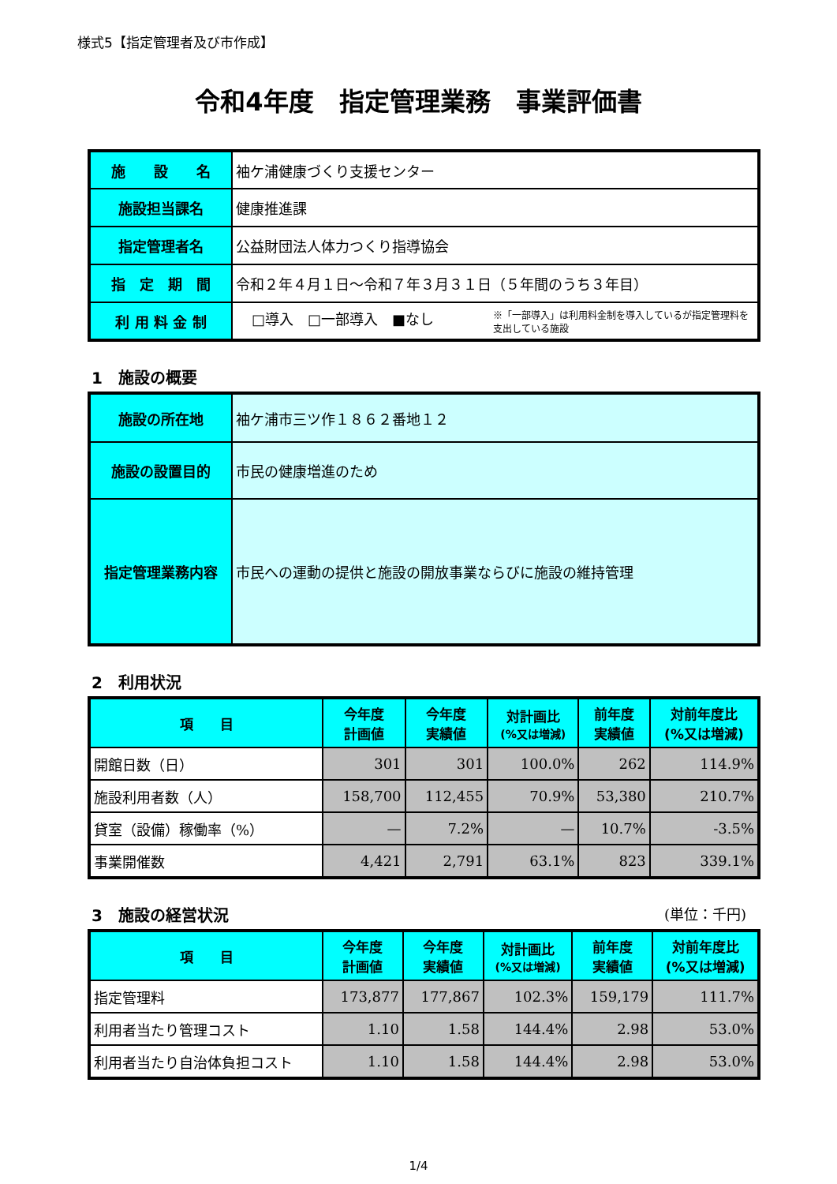様式5【指定管理者及び市作成】
令和4年度　指定管理業務　事業評価書
| 施 設 名 | 袖ケ浦健康づくり支援センター |
| 施設担当課名 | 健康推進課 |
| 指定管理者名 | 公益財団法人体力つくり指導協会 |
| 指 定 期 間 | 令和２年４月１日～令和７年３月３１日（５年間のうち３年目） |
| 利 用 料 金 制 | □導入 □一部導入 ■なし ※「一部導入」は利用料金制を導入しているが指定管理料を支出している施設 |
1　施設の概要
| 施設の所在地 | 袖ケ浦市三ツ作１８６２番地１２ |
| 施設の設置目的 | 市民の健康増進のため |
| 指定管理業務内容 | 市民への運動の提供と施設の開放事業ならびに施設の維持管理 |
2　利用状況
| 項 目 | 今年度 計画値 | 今年度 実績値 | 対計画比 (%又は増減) | 前年度 実績値 | 対前年度比 (%又は増減) |
| --- | --- | --- | --- | --- | --- |
| 開館日数（日） | 301 | 301 | 100.0% | 262 | 114.9% |
| 施設利用者数（人） | 158,700 | 112,455 | 70.9% | 53,380 | 210.7% |
| 貸室（設備）稼働率（%） | — | 7.2% | — | 10.7% | -3.5% |
| 事業開催数 | 4,421 | 2,791 | 63.1% | 823 | 339.1% |
3　施設の経営状況 (単位：千円)
| 項 目 | 今年度 計画値 | 今年度 実績値 | 対計画比 (%又は増減) | 前年度 実績値 | 対前年度比 (%又は増減) |
| --- | --- | --- | --- | --- | --- |
| 指定管理料 | 173,877 | 177,867 | 102.3% | 159,179 | 111.7% |
| 利用者当たり管理コスト | 1.10 | 1.58 | 144.4% | 2.98 | 53.0% |
| 利用者当たり自治体負担コスト | 1.10 | 1.58 | 144.4% | 2.98 | 53.0% |
1/4